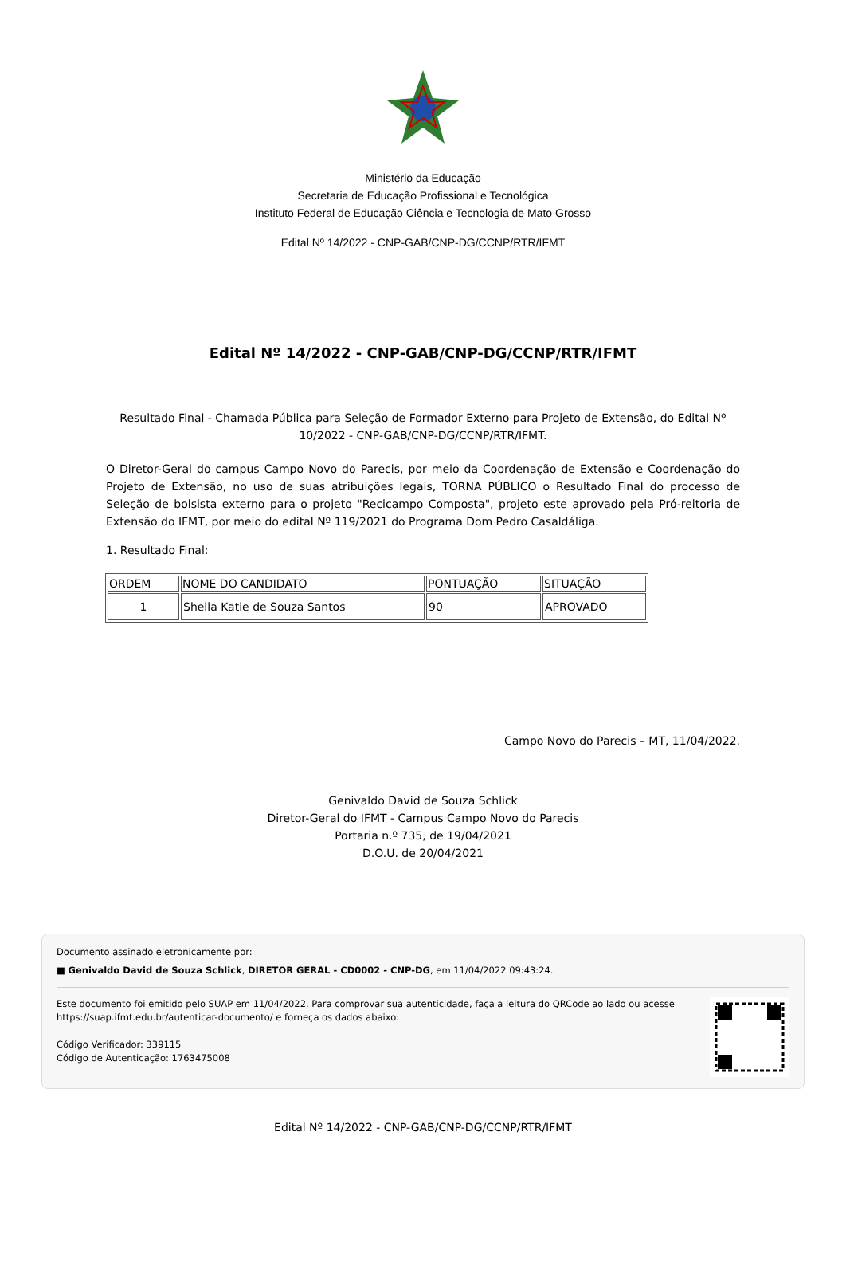Ministério da Educação
Secretaria de Educação Profissional e Tecnológica
Instituto Federal de Educação Ciência e Tecnologia de Mato Grosso
Edital Nº 14/2022 - CNP-GAB/CNP-DG/CCNP/RTR/IFMT
Edital Nº 14/2022 - CNP-GAB/CNP-DG/CCNP/RTR/IFMT
Resultado Final - Chamada Pública para Seleção de Formador Externo para Projeto de Extensão, do Edital Nº 10/2022 - CNP-GAB/CNP-DG/CCNP/RTR/IFMT.
O Diretor-Geral do campus Campo Novo do Parecis, por meio da Coordenação de Extensão e Coordenação do Projeto de Extensão, no uso de suas atribuições legais, TORNA PÚBLICO o Resultado Final do processo de Seleção de bolsista externo para o projeto "Recicampo Composta", projeto este aprovado pela Pró-reitoria de Extensão do IFMT, por meio do edital Nº 119/2021 do Programa Dom Pedro Casaldáliga.
1. Resultado Final:
| ORDEM | NOME DO CANDIDATO | PONTUAÇÃO | SITUAÇÃO |
| --- | --- | --- | --- |
| 1 | Sheila Katie de Souza Santos | 90 | APROVADO |
Campo Novo do Parecis – MT, 11/04/2022.
Genivaldo David de Souza Schlick
Diretor-Geral do IFMT - Campus Campo Novo do Parecis
Portaria n.º 735, de 19/04/2021
D.O.U. de 20/04/2021
Documento assinado eletronicamente por:
■ Genivaldo David de Souza Schlick, DIRETOR GERAL - CD0002 - CNP-DG, em 11/04/2022 09:43:24.
Este documento foi emitido pelo SUAP em 11/04/2022. Para comprovar sua autenticidade, faça a leitura do QRCode ao lado ou acesse https://suap.ifmt.edu.br/autenticar-documento/ e forneça os dados abaixo:
Código Verificador: 339115
Código de Autenticação: 1763475008
Edital Nº 14/2022 - CNP-GAB/CNP-DG/CCNP/RTR/IFMT